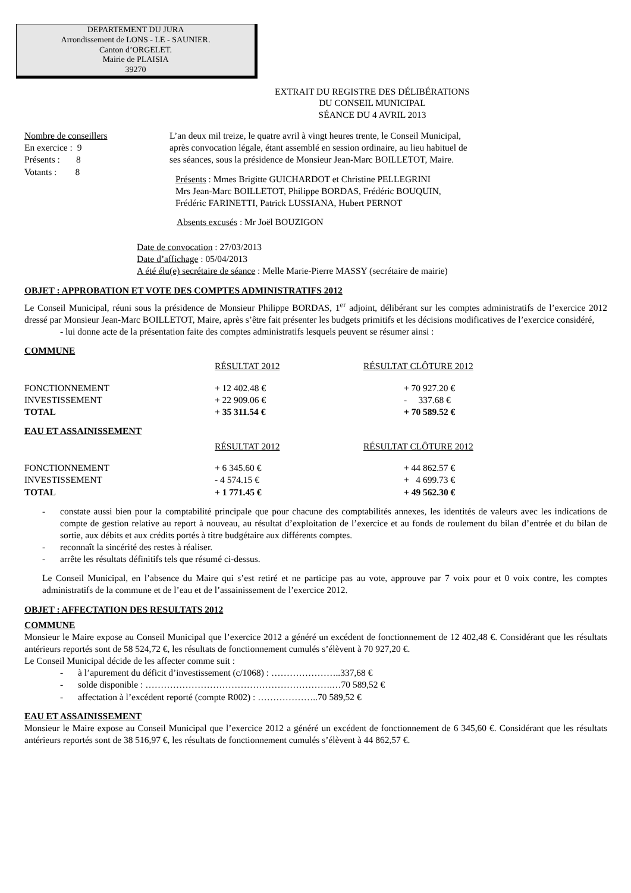DEPARTEMENT DU JURA
Arrondissement de LONS - LE - SAUNIER.
Canton d’ORGELET.
Mairie de PLAISIA
39270
EXTRAIT DU REGISTRE DES DÉLIBÉRATIONS
DU CONSEIL MUNICIPAL
SÉANCE DU 4 AVRIL 2013
Nombre de conseillers
En exercice : 9
Présents : 8
Votants : 8
L’an deux mil treize, le quatre avril à vingt heures trente, le Conseil Municipal,
après convocation légale, étant assemblé en session ordinaire, au lieu habituel de
ses séances, sous la présidence de Monsieur Jean-Marc BOILLETOT, Maire.
Présents : Mmes Brigitte GUICHARDOT et Christine PELLEGRINI
Mrs Jean-Marc BOILLETOT, Philippe BORDAS, Frédéric BOUQUIN,
Frédéric FARINETTI, Patrick LUSSIANA, Hubert PERNOT
Absents excusés : Mr Joël BOUZIGON
Date de convocation : 27/03/2013
Date d’affichage : 05/04/2013
A été élu(e) secrétaire de séance : Melle Marie-Pierre MASSY (secrétaire de mairie)
OBJET : APPROBATION ET VOTE DES COMPTES ADMINISTRATIFS 2012
Le Conseil Municipal, réuni sous la présidence de Monsieur Philippe BORDAS, 1<sup>er</sup> adjoint, délibérant sur les comptes administratifs de l’exercice 2012 dressé par Monsieur Jean-Marc BOILLETOT, Maire, après s’être fait présenter les budgets primitifs et les décisions modificatives de l’exercice considéré,
- lui donne acte de la présentation faite des comptes administratifs lesquels peuvent se résumer ainsi :
COMMUNE
| | RÉSULTAT 2012 | RÉSULTAT CLÔTURE 2012 |
| --- | --- | --- |
| FONCTIONNEMENT | + 12 402.48 € | + 70 927.20 € |
| INVESTISSEMENT | + 22 909.06 € | - 337.68 € |
| TOTAL | + 35 311.54 € | + 70 589.52 € |
EAU ET ASSAINISSEMENT
| | RÉSULTAT 2012 | RÉSULTAT CLÔTURE 2012 |
| --- | --- | --- |
| FONCTIONNEMENT | + 6 345.60 € | + 44 862.57 € |
| INVESTISSEMENT | - 4 574.15 € | + 4 699.73 € |
| TOTAL | + 1 771.45 € | + 49 562.30 € |
- constate aussi bien pour la comptabilité principale que pour chacune des comptabilités annexes, les identités de valeurs avec les indications de compte de gestion relative au report à nouveau, au résultat d’exploitation de l’exercice et au fonds de roulement du bilan d’entrée et du bilan de sortie, aux débits et aux crédits portés à titre budgétaire aux différents comptes.
- reconnaît la sincérité des restes à réaliser.
- arrête les résultats définitifs tels que résumé ci-dessus.
Le Conseil Municipal, en l’absence du Maire qui s’est retiré et ne participe pas au vote, approuve par 7 voix pour et 0 voix contre, les comptes administratifs de la commune et de l’eau et de l’assainissement de l’exercice 2012.
OBJET : AFFECTATION DES RESULTATS 2012
COMMUNE
Monsieur le Maire expose au Conseil Municipal que l’exercice 2012 a généré un excédent de fonctionnement de 12 402,48 €. Considérant que les résultats antérieurs reportés sont de 58 524,72 €, les résultats de fonctionnement cumulés s’élèvent à 70 927,20 €.
Le Conseil Municipal décide de les affecter comme suit :
- à l’apurement du déficit d’investissement (c/1068) : …………………..337,68 €
- solde disponible : …………………………………………………….…70 589,52 €
- affectation à l’excédent reporté (compte R002) : ………………..70 589,52 €
EAU ET ASSAINISSEMENT
Monsieur le Maire expose au Conseil Municipal que l’exercice 2012 a généré un excédent de fonctionnement de 6 345,60 €. Considérant que les résultats antérieurs reportés sont de 38 516,97 €, les résultats de fonctionnement cumulés s’élèvent à 44 862,57 €.